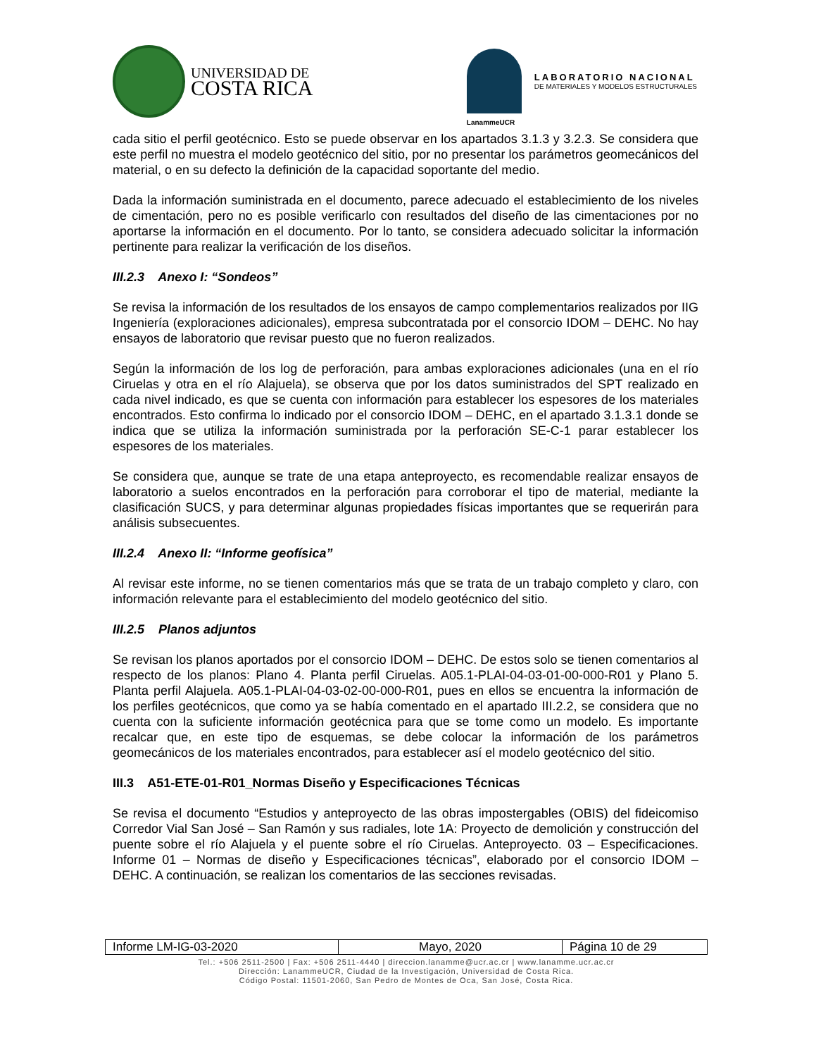UNIVERSIDAD DE
COSTA RICA
LanammeUCR
LABORATORIO NACIONAL
DE MATERIALES Y MODELOS ESTRUCTURALES
cada sitio el perfil geotécnico. Esto se puede observar en los apartados 3.1.3 y 3.2.3. Se considera que este perfil no muestra el modelo geotécnico del sitio, por no presentar los parámetros geomecánicos del material, o en su defecto la definición de la capacidad soportante del medio.
Dada la información suministrada en el documento, parece adecuado el establecimiento de los niveles de cimentación, pero no es posible verificarlo con resultados del diseño de las cimentaciones por no aportarse la información en el documento. Por lo tanto, se considera adecuado solicitar la información pertinente para realizar la verificación de los diseños.
III.2.3 Anexo I: “Sondeos”
Se revisa la información de los resultados de los ensayos de campo complementarios realizados por IIG Ingeniería (exploraciones adicionales), empresa subcontratada por el consorcio IDOM – DEHC. No hay ensayos de laboratorio que revisar puesto que no fueron realizados.
Según la información de los log de perforación, para ambas exploraciones adicionales (una en el río Ciruelas y otra en el río Alajuela), se observa que por los datos suministrados del SPT realizado en cada nivel indicado, es que se cuenta con información para establecer los espesores de los materiales encontrados. Esto confirma lo indicado por el consorcio IDOM – DEHC, en el apartado 3.1.3.1 donde se indica que se utiliza la información suministrada por la perforación SE-C-1 parar establecer los espesores de los materiales.
Se considera que, aunque se trate de una etapa anteproyecto, es recomendable realizar ensayos de laboratorio a suelos encontrados en la perforación para corroborar el tipo de material, mediante la clasificación SUCS, y para determinar algunas propiedades físicas importantes que se requerirán para análisis subsecuentes.
III.2.4 Anexo II: “Informe geofísica”
Al revisar este informe, no se tienen comentarios más que se trata de un trabajo completo y claro, con información relevante para el establecimiento del modelo geotécnico del sitio.
III.2.5 Planos adjuntos
Se revisan los planos aportados por el consorcio IDOM – DEHC. De estos solo se tienen comentarios al respecto de los planos: Plano 4. Planta perfil Ciruelas. A05.1-PLAI-04-03-01-00-000-R01 y Plano 5. Planta perfil Alajuela. A05.1-PLAI-04-03-02-00-000-R01, pues en ellos se encuentra la información de los perfiles geotécnicos, que como ya se había comentado en el apartado III.2.2, se considera que no cuenta con la suficiente información geotécnica para que se tome como un modelo. Es importante recalcar que, en este tipo de esquemas, se debe colocar la información de los parámetros geomecánicos de los materiales encontrados, para establecer así el modelo geotécnico del sitio.
III.3 A51-ETE-01-R01_Normas Diseño y Especificaciones Técnicas
Se revisa el documento “Estudios y anteproyecto de las obras impostergables (OBIS) del fideicomiso Corredor Vial San José – San Ramón y sus radiales, lote 1A: Proyecto de demolición y construcción del puente sobre el río Alajuela y el puente sobre el río Ciruelas. Anteproyecto. 03 – Especificaciones. Informe 01 – Normas de diseño y Especificaciones técnicas”, elaborado por el consorcio IDOM – DEHC. A continuación, se realizan los comentarios de las secciones revisadas.
| Informe LM-IG-03-2020 | Mayo, 2020 | Página 10 de 29 |
Tel.: +506 2511-2500 | Fax: +506 2511-4440 | direccion.lanamme@ucr.ac.cr | www.lanamme.ucr.ac.cr
Dirección: LanammeUCR, Ciudad de la Investigación, Universidad de Costa Rica.
Código Postal: 11501-2060, San Pedro de Montes de Oca, San José, Costa Rica.